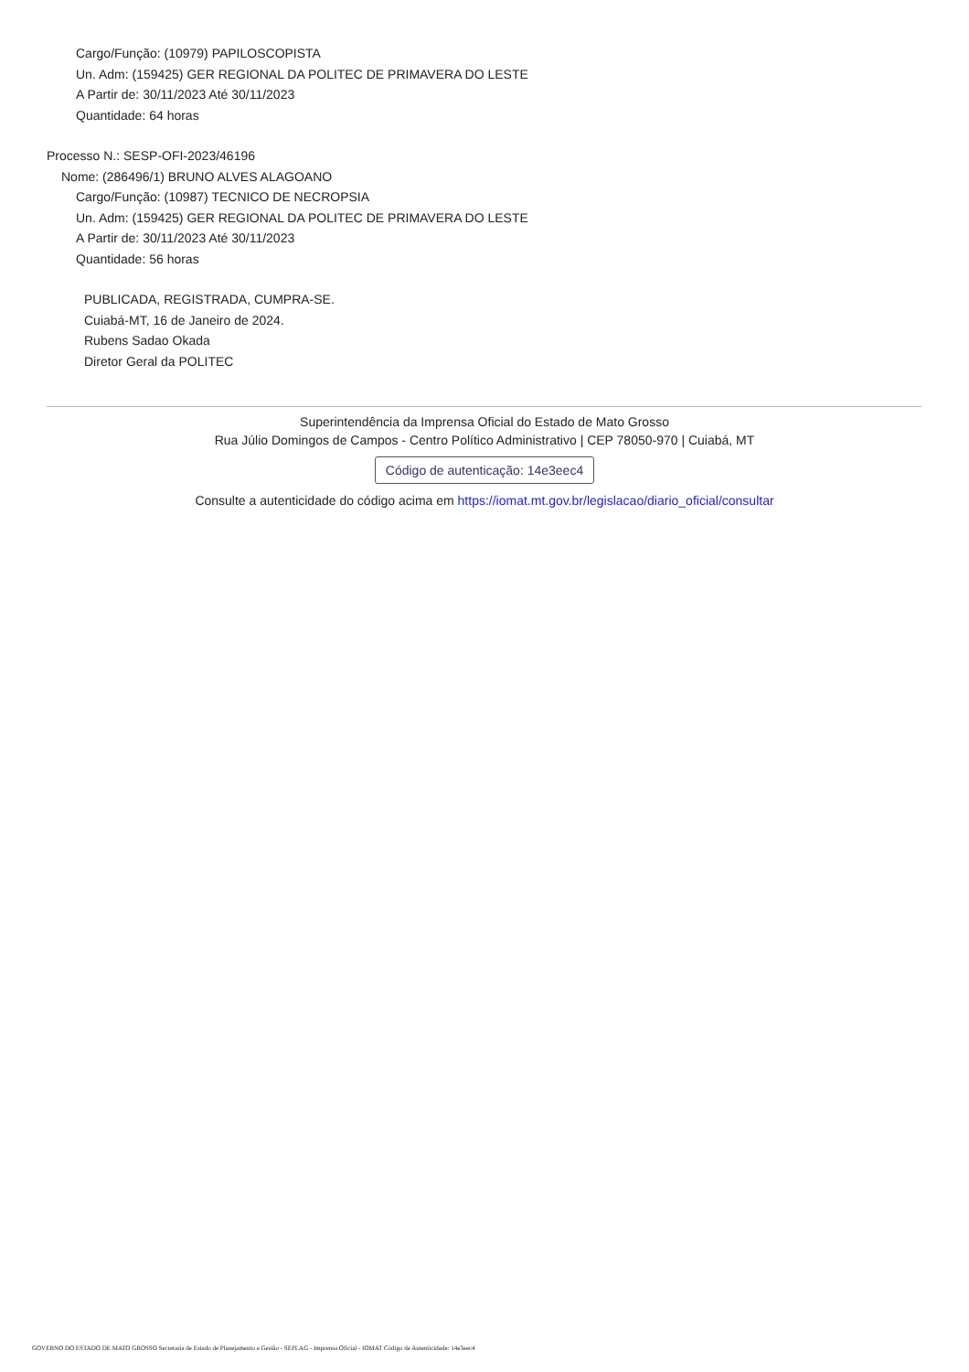Cargo/Função: (10979) PAPILOSCOPISTA
Un. Adm: (159425) GER REGIONAL DA POLITEC DE PRIMAVERA DO LESTE
A Partir de: 30/11/2023 Até 30/11/2023
Quantidade: 64 horas
Processo N.: SESP-OFI-2023/46196
Nome: (286496/1) BRUNO ALVES ALAGOANO
Cargo/Função: (10987) TECNICO DE NECROPSIA
Un. Adm: (159425) GER REGIONAL DA POLITEC DE PRIMAVERA DO LESTE
A Partir de: 30/11/2023 Até 30/11/2023
Quantidade: 56 horas
PUBLICADA, REGISTRADA, CUMPRA-SE.
Cuiabá-MT, 16 de Janeiro de 2024.
Rubens Sadao Okada
Diretor Geral da POLITEC
Superintendência da Imprensa Oficial do Estado de Mato Grosso
Rua Júlio Domingos de Campos - Centro Político Administrativo | CEP 78050-970 | Cuiabá, MT
Código de autenticação: 14e3eec4
Consulte a autenticidade do código acima em https://iomat.mt.gov.br/legislacao/diario_oficial/consultar
GOVERNO DO ESTADO DE MATO GROSSO Secretaria de Estado de Planejamento e Gestão - SEPLAG - Imprensa Oficial - IOMAT Código de Autenticidade: 14e3eec4